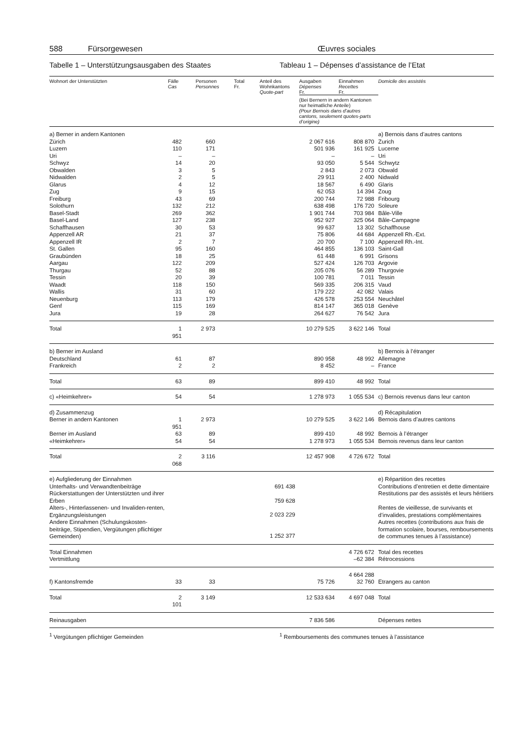588 Fürsorgewesen Œuvres sociales
Tabelle 1 – Unterstützungsausgaben des Staates Tableau 1 – Dépenses d’assistance de l’Etat
| Wohnort der Unterstützten | Fälle Cas | Personen Personnes | Total Fr. | Anteil des Wohnkantons Quote-part | Ausgaben Dépenses Fr. | Einnahmen Recettes Fr. | Domicile des assistés |
| --- | --- | --- | --- | --- | --- | --- | --- |
| | | | | | (Bei Bernern in andern Kantonen nur heimatliche Anteile) (Pour Bernois dans d’autres cantons, seulement quotes-parts d’origine) | | |
| a) Berner in andern Kantonen | | | | | | | a) Bernois dans d’autres cantons |
| Zürich | 482 | 660 | | | 2 067 616 | 808 870 | Zurich |
| Luzern | 110 | 171 | | | 501 936 | 161 925 | Lucerne |
| Uri | – | – | | | – | – | Uri |
| Schwyz | 14 | 20 | | | 93 050 | 5 544 | Schwytz |
| Obwalden | 3 | 5 | | | 2 843 | 2 073 | Obwald |
| Nidwalden | 2 | 5 | | | 29 911 | 2 400 | Nidwald |
| Glarus | 4 | 12 | | | 18 567 | 6 490 | Glaris |
| Zug | 9 | 15 | | | 62 053 | 14 394 | Zoug |
| Freiburg | 43 | 69 | | | 200 744 | 72 988 | Fribourg |
| Solothurn | 132 | 212 | | | 638 498 | 176 720 | Soleure |
| Basel-Stadt | 269 | 362 | | | 1 901 744 | 703 984 | Bâle-Ville |
| Basel-Land | 127 | 238 | | | 952 927 | 325 064 | Bâle-Campagne |
| Schaffhausen | 30 | 53 | | | 99 637 | 13 302 | Schaffhouse |
| Appenzell AR | 21 | 37 | | | 75 806 | 44 684 | Appenzell Rh.-Ext. |
| Appenzell IR | 2 | 7 | | | 20 700 | 7 100 | Appenzell Rh.-Int. |
| St. Gallen | 95 | 160 | | | 464 855 | 136 103 | Saint-Gall |
| Graubünden | 18 | 25 | | | 61 448 | 6 991 | Grisons |
| Aargau | 122 | 209 | | | 527 424 | 126 703 | Argovie |
| Thurgau | 52 | 88 | | | 205 076 | 56 289 | Thurgovie |
| Tessin | 20 | 39 | | | 100 781 | 7 011 | Tessin |
| Waadt | 118 | 150 | | | 569 335 | 206 315 | Vaud |
| Wallis | 31 | 60 | | | 179 222 | 42 082 | Valais |
| Neuenburg | 113 | 179 | | | 426 578 | 253 554 | Neuchâtel |
| Genf | 115 | 169 | | | 814 147 | 365 018 | Genève |
| Jura | 19 | 28 | | | 264 627 | 76 542 | Jura |
| Total | 1 951 | 2 973 | | | 10 279 525 | 3 622 146 | Total |
| b) Berner im Ausland | | | | | | | b) Bernois à l’étranger |
| Deutschland | 61 | 87 | | | 890 958 | 48 992 | Allemagne |
| Frankreich | 2 | 2 | | | 8 452 | – | France |
| Total | 63 | 89 | | | 899 410 | 48 992 | Total |
| c) «Heimkehrer» | 54 | 54 | | | 1 278 973 | 1 055 534 | c) Bernois revenus dans leur canton |
| d) Zusammenzug | | | | | | | d) Récapitulation |
| Berner in andern Kantonen | 1 951 | 2 973 | | | 10 279 525 | 3 622 146 | Bernois dans d’autres cantons |
| Berner im Ausland | 63 | 89 | | | 899 410 | 48 992 | Bernois à l’étranger |
| «Heimkehrer» | 54 | 54 | | | 1 278 973 | 1 055 534 | Bernois revenus dans leur canton |
| Total | 2 068 | 3 116 | | | 12 457 908 | 4 726 672 | Total |
| e) Aufgliederung der Einnahmen | | | | | | | e) Répartition des recettes |
| Unterhalts- und Verwandtenbeiträge | | | | 691 438 | | | Contributions d’entretien et dette dimentaire |
| Rückerstattungen der Unterstützten und ihrer Erben | | | | 759 628 | | | Restitutions par des assistés et leurs héritiers |
| Alters-, Hinterlassenen- und Invaliden-renten, Ergänzungsleistungen | | | | 2 023 229 | | | Rentes de vieillesse, de survivants et d’invalides, prestations complémentaires |
| Andere Einnahmen (Schulungskosten-beiträge, Stipendien, Vergütungen pflichtiger Gemeinden) | | | | 1 252 377 | | | Autres recettes (contributions aux frais de formation scolaire, bourses, remboursements de communes tenues à l’assistance) |
| Total Einnahmen | | | | | | 4 726 672 | Total des recettes |
| Vertmittlung | | | | | | –62 384 | Rétrocessions |
| | | | | | | 4 664 288 | |
| f) Kantonsfremde | 33 | 33 | | | 75 726 | 32 760 | Etrangers au canton |
| Total | 2 101 | 3 149 | | | 12 533 634 | 4 697 048 | Total |
| Reinausgaben | | | | | 7 836 586 | | Dépenses nettes |
<sup>1</sup> Vergütungen pflichtiger Gemeinden <sup>1</sup> Remboursements des communes tenues à l’assistance